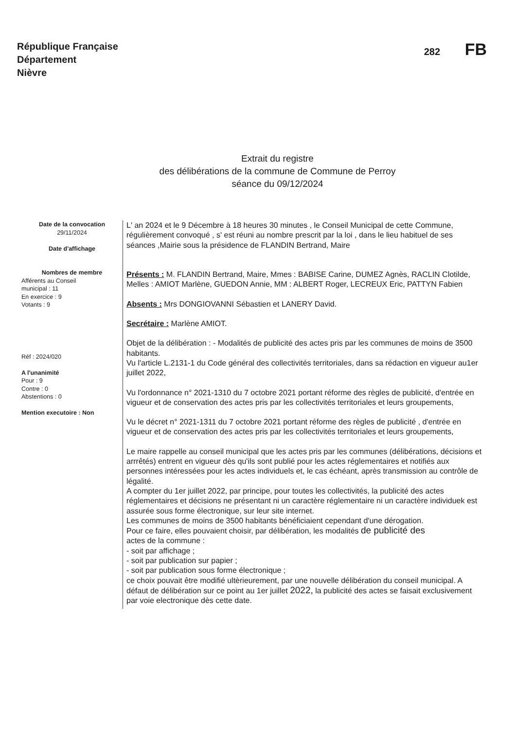République Française
Département
Nièvre
282 FB
Extrait du registre
des délibérations de la commune de Commune de Perroy
séance du 09/12/2024
Date de la convocation
29/11/2024
Date d'affichage
Nombres de membre
Afférents au Conseil
municipal : 11
En exercice : 9
Votants : 9
Réf : 2024/020
A l'unanimité
Pour : 9
Contre : 0
Abstentions : 0
Mention executoire : Non
L' an 2024 et le 9 Décembre à 18 heures 30 minutes , le Conseil Municipal de cette Commune, régulièrement convoqué , s' est réuni au nombre prescrit par la loi , dans le lieu habituel de ses séances ,Mairie sous la présidence de FLANDIN Bertrand, Maire
Présents : M. FLANDIN Bertrand, Maire, Mmes : BABISE Carine, DUMEZ Agnès, RACLIN Clotilde, Melles : AMIOT Marlène, GUEDON Annie, MM : ALBERT Roger, LECREUX Eric, PATTYN Fabien
Absents : Mrs DONGIOVANNI Sébastien et LANERY David.
Secrétaire : Marlène AMIOT.
Objet de la délibération : - Modalités de publicité des actes pris par les communes de moins de 3500 habitants.
Vu l'article L.2131-1 du Code général des collectivités territoriales, dans sa rédaction en vigueur au1er juillet 2022,
Vu l'ordonnance n° 2021-1310 du 7 octobre 2021 portant réforme des règles de publicité, d'entrée en vigueur et de conservation des actes pris par les collectivités territoriales et leurs groupements,
Vu le décret n° 2021-1311 du 7 octobre 2021 portant réforme des règles de publicité , d'entrée en vigueur et de conservation des actes pris par les collectivités territoriales et leurs groupements,
Le maire rappelle au conseil municipal que les actes pris par les communes (délibérations, décisions et arrrêtés) entrent en vigueur dès qu'ils sont publié pour les actes réglementaires et notifiés aux personnes intéressées pour les actes individuels et, le cas échéant, après transmission au contrôle de légalité.
A compter du 1er juillet 2022, par principe, pour toutes les collectivités, la publicité des actes réglementaires et décisions ne présentant ni un caractère réglementaire ni un caractère individuek est assurée sous forme électronique, sur leur site internet.
Les communes de moins de 3500 habitants bénéficiaient cependant d'une dérogation.
Pour ce faire, elles pouvaient choisir, par délibération, les modalités de publicité des
actes de la commune :
- soit par affichage ;
- soit par publication sur papier ;
- soit par publication sous forme électronique ;
ce choix pouvait être modifié ultèrieurement, par une nouvelle délibération du conseil municipal. A défaut de délibération sur ce point au 1er juillet 2022, la publicité des actes se faisait exclusivement par voie electronique dès cette date.